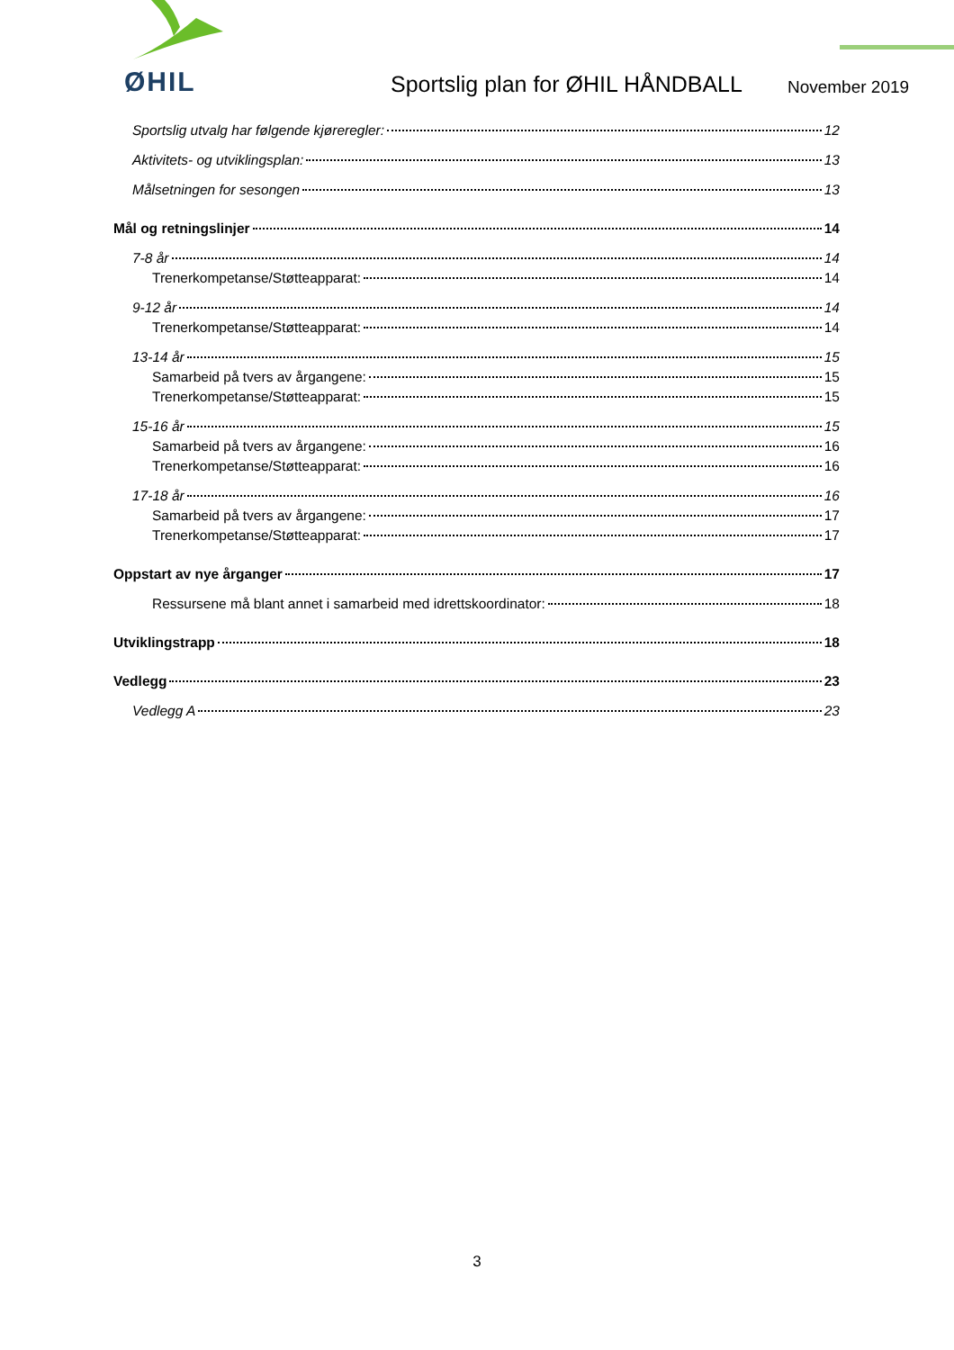ØHIL
Sportslig plan for ØHIL HÅNDBALL
November 2019
Sportslig utvalg har følgende kjøreregler: 12
Aktivitets- og utviklingsplan: 13
Målsetningen for sesongen 13
Mål og retningslinjer 14
7-8 år 14
Trenerkompetanse/Støtteapparat: 14
9-12 år 14
Trenerkompetanse/Støtteapparat: 14
13-14 år 15
Samarbeid på tvers av årgangene: 15
Trenerkompetanse/Støtteapparat: 15
15-16 år 15
Samarbeid på tvers av årgangene: 16
Trenerkompetanse/Støtteapparat: 16
17-18 år 16
Samarbeid på tvers av årgangene: 17
Trenerkompetanse/Støtteapparat: 17
Oppstart av nye årganger 17
Ressursene må blant annet i samarbeid med idrettskoordinator: 18
Utviklingstrapp 18
Vedlegg 23
Vedlegg A 23
3